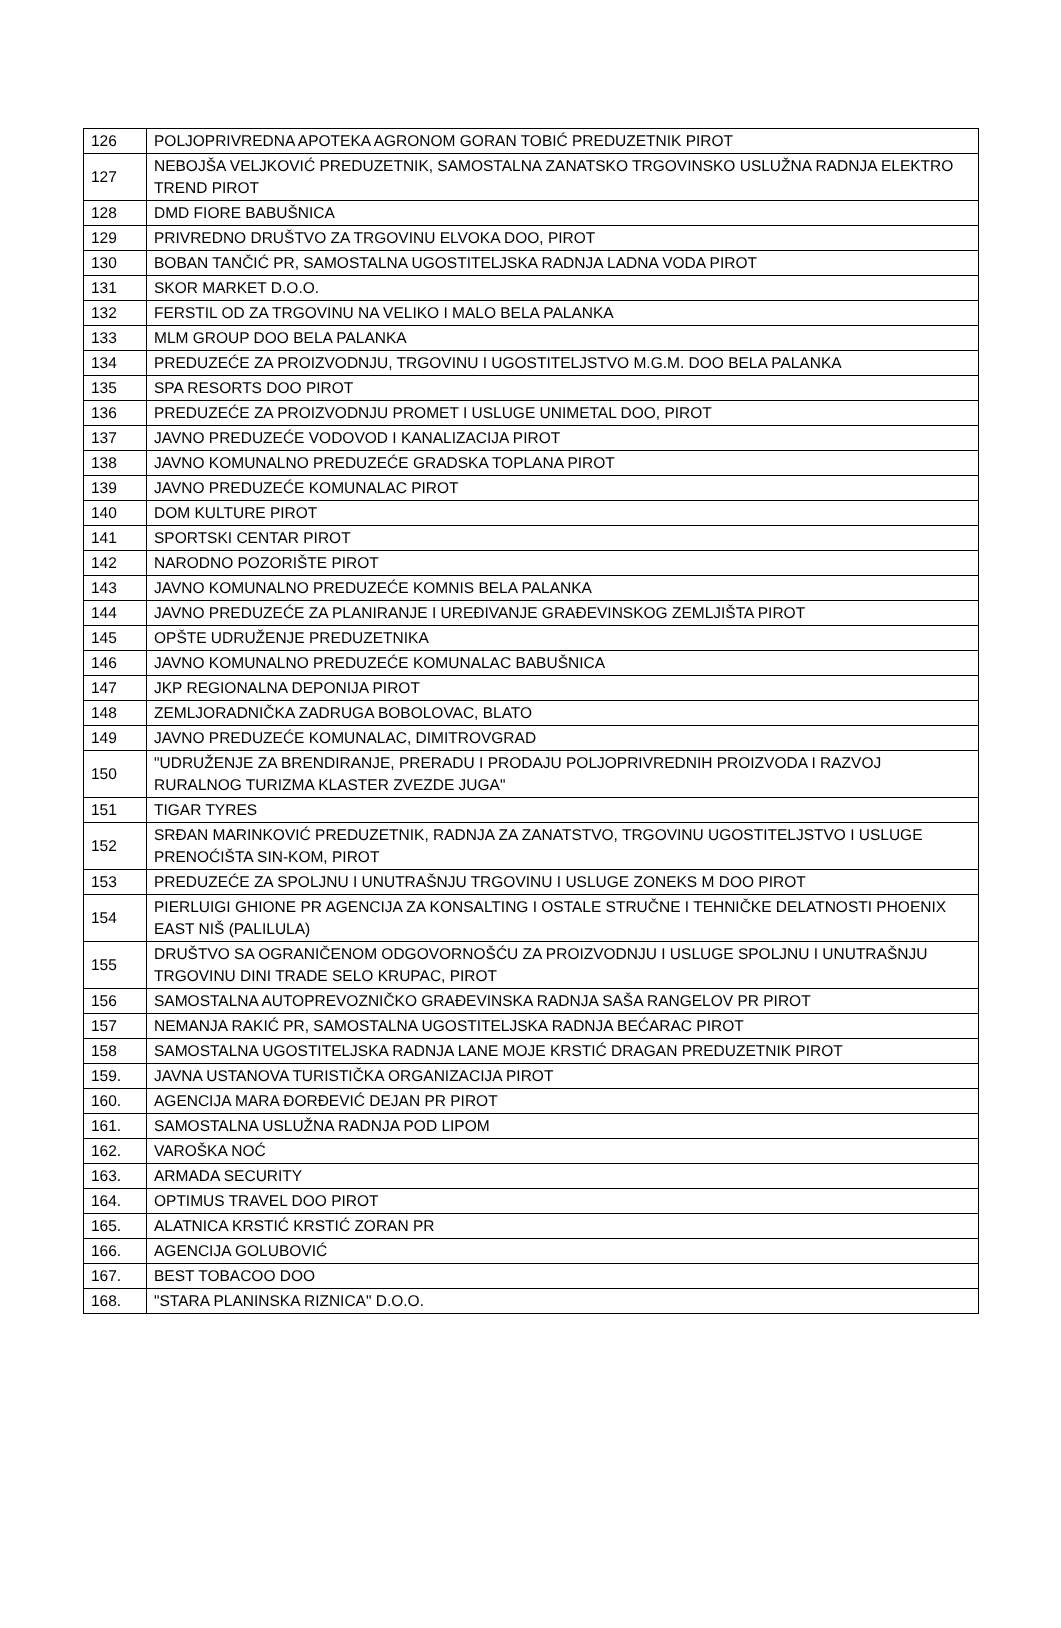| 126 | POLJOPRIVREDNA APOTEKA AGRONOM GORAN TOBIĆ PREDUZETNIK PIROT |
| 127 | NEBOJŠA VELJKOVIĆ PREDUZETNIK, SAMOSTALNA ZANATSKO TRGOVINSKO USLUŽNA RADNJA ELEKTRO TREND PIROT |
| 128 | DMD FIORE BABUŠNICA |
| 129 | PRIVREDNO DRUŠTVO ZA TRGOVINU ELVOKA DOO, PIROT |
| 130 | BOBAN TANČIĆ PR, SAMOSTALNA UGOSTITELJSKA RADNJA LADNA VODA PIROT |
| 131 | SKOR MARKET D.O.O. |
| 132 | FERSTIL OD ZA TRGOVINU NA VELIKO I MALO BELA PALANKA |
| 133 | MLM GROUP DOO BELA PALANKA |
| 134 | PREDUZEĆE ZA PROIZVODNJU, TRGOVINU I UGOSTITELJSTVO M.G.M. DOO BELA PALANKA |
| 135 | SPA RESORTS DOO PIROT |
| 136 | PREDUZEĆE ZA PROIZVODNJU PROMET I USLUGE UNIMETAL DOO, PIROT |
| 137 | JAVNO PREDUZEĆE VODOVOD I KANALIZACIJA PIROT |
| 138 | JAVNO KOMUNALNO PREDUZEĆE GRADSKA TOPLANA PIROT |
| 139 | JAVNO PREDUZEĆE KOMUNALAC PIROT |
| 140 | DOM KULTURE PIROT |
| 141 | SPORTSKI CENTAR PIROT |
| 142 | NARODNO POZORIŠTE PIROT |
| 143 | JAVNO KOMUNALNO PREDUZEĆE KOMNIS BELA PALANKA |
| 144 | JAVNO PREDUZEĆE ZA PLANIRANJE I UREĐIVANJE GRAĐEVINSKOG ZEMLJIŠTA PIROT |
| 145 | OPŠTE UDRUŽENJE PREDUZETNIKA |
| 146 | JAVNO KOMUNALNO PREDUZEĆE KOMUNALAC BABUŠNICA |
| 147 | JKP REGIONALNA DEPONIJA PIROT |
| 148 | ZEMLJORADNIČKA ZADRUGA BOBOLOVAC, BLATO |
| 149 | JAVNO PREDUZEĆE KOMUNALAC, DIMITROVGRAD |
| 150 | "UDRUŽENJE ZA BRENDIRANJE, PRERADU I PRODAJU POLJOPRIVREDNIH PROIZVODA I RAZVOJ RURALNOG TURIZMA KLASTER ZVEZDE JUGA" |
| 151 | TIGAR TYRES |
| 152 | SRĐAN MARINKOVIĆ PREDUZETNIK, RADNJA ZA ZANATSTVO, TRGOVINU UGOSTITELJSTVO I USLUGE PRENOĆIŠTA SIN-KOM, PIROT |
| 153 | PREDUZEĆE ZA SPOLJNU I UNUTRAŠNJU TRGOVINU I USLUGE ZONEKS M DOO PIROT |
| 154 | PIERLUIGI GHIONE PR AGENCIJA ZA KONSALTING I OSTALE STRUČNE I TEHNIČKE DELATNOSTI PHOENIX EAST NIŠ (PALILULA) |
| 155 | DRUŠTVO SA OGRANIČENOM ODGOVORNOŠĆU ZA PROIZVODNJU I USLUGE SPOLJNU I UNUTRAŠNJU TRGOVINU DINI TRADE SELO KRUPAC, PIROT |
| 156 | SAMOSTALNA AUTOPREVOZNIČKO GRAĐEVINSKA RADNJA SAŠA RANGELOV PR PIROT |
| 157 | NEMANJA RAKIĆ PR, SAMOSTALNA UGOSTITELJSKA RADNJA BEĆARAC PIROT |
| 158 | SAMOSTALNA UGOSTITELJSKA RADNJA LANE MOJE KRSTIĆ DRAGAN PREDUZETNIK PIROT |
| 159. | JAVNA USTANOVA TURISTIČKA ORGANIZACIJA PIROT |
| 160. | AGENCIJA MARA ĐORĐEVIĆ DEJAN PR PIROT |
| 161. | SAMOSTALNA USLUŽNA RADNJA POD LIPOM |
| 162. | VAROŠKA NOĆ |
| 163. | ARMADA SECURITY |
| 164. | OPTIMUS TRAVEL DOO PIROT |
| 165. | ALATNICA KRSTIĆ KRSTIĆ ZORAN PR |
| 166. | AGENCIJA GOLUBOVIĆ |
| 167. | BEST TOBACOO DOO |
| 168. | "STARA PLANINSKA RIZNICA" D.O.O. |